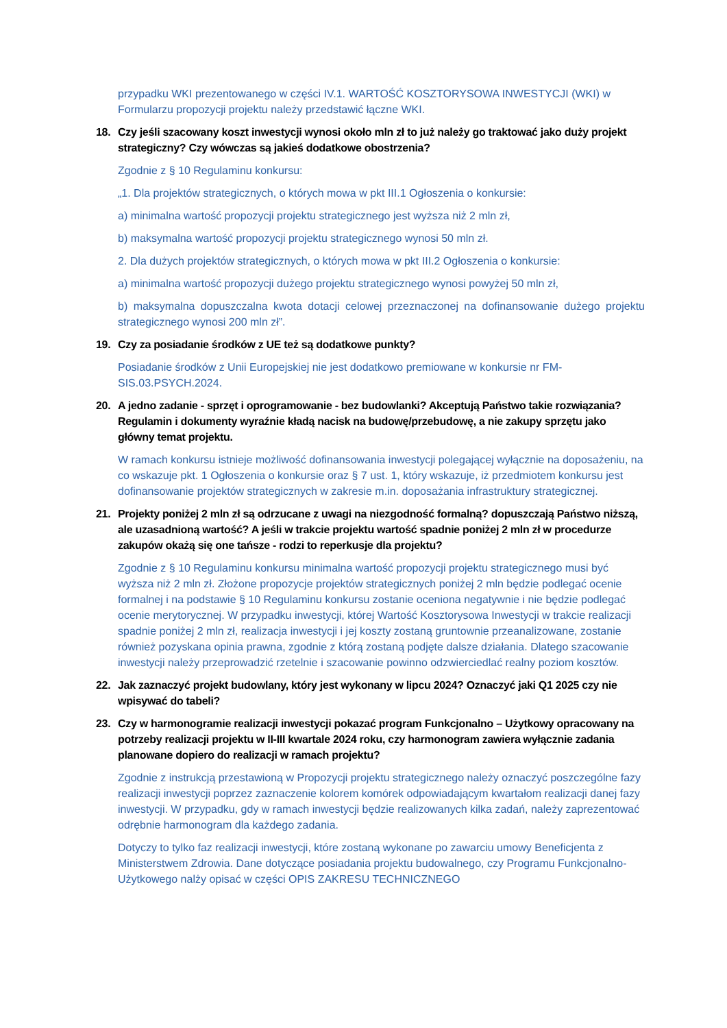przypadku WKI prezentowanego w części IV.1. WARTOŚĆ KOSZTORYSOWA INWESTYCJI (WKI) w Formularzu propozycji projektu należy przedstawić łączne WKI.
18. Czy jeśli szacowany koszt inwestycji wynosi około mln zł to już należy go traktować jako duży projekt strategiczny? Czy wówczas są jakieś dodatkowe obostrzenia?
Zgodnie z § 10 Regulaminu konkursu:
„1. Dla projektów strategicznych, o których mowa w pkt III.1 Ogłoszenia o konkursie:
a) minimalna wartość propozycji projektu strategicznego jest wyższa niż 2 mln zł,
b) maksymalna wartość propozycji projektu strategicznego wynosi 50 mln zł.
2. Dla dużych projektów strategicznych, o których mowa w pkt III.2 Ogłoszenia o konkursie:
a) minimalna wartość propozycji dużego projektu strategicznego wynosi powyżej 50 mln zł,
b) maksymalna dopuszczalna kwota dotacji celowej przeznaczonej na dofinansowanie dużego projektu strategicznego wynosi 200 mln zł”.
19. Czy za posiadanie środków z UE też są dodatkowe punkty?
Posiadanie środków z Unii Europejskiej nie jest dodatkowo premiowane w konkursie nr FM-SIS.03.PSYCH.2024.
20. A jedno zadanie - sprzęt i oprogramowanie - bez budowlanki? Akceptują Państwo takie rozwiązania? Regulamin i dokumenty wyraźnie kładą nacisk na budowę/przebudowę, a nie zakupy sprzętu jako główny temat projektu.
W ramach konkursu istnieje możliwość dofinansowania inwestycji polegającej wyłącznie na doposażeniu, na co wskazuje pkt. 1 Ogłoszenia o konkursie oraz § 7 ust. 1, który wskazuje, iż przedmiotem konkursu jest dofinansowanie projektów strategicznych w zakresie m.in. doposażania infrastruktury strategicznej.
21. Projekty poniżej 2 mln zł są odrzucane z uwagi na niezgodność formalną? dopuszczają Państwo niższą, ale uzasadnioną wartość? A jeśli w trakcie projektu wartość spadnie poniżej 2 mln zł w procedurze zakupów okażą się one tańsze - rodzi to reperkusje dla projektu?
Zgodnie z § 10 Regulaminu konkursu minimalna wartość propozycji projektu strategicznego musi być wyższa niż 2 mln zł. Złożone propozycje projektów strategicznych poniżej 2 mln będzie podlegać ocenie formalnej i na podstawie § 10 Regulaminu konkursu zostanie oceniona negatywnie i nie będzie podlegać ocenie merytorycznej. W przypadku inwestycji, której Wartość Kosztorysowa Inwestycji w trakcie realizacji spadnie poniżej 2 mln zł, realizacja inwestycji i jej koszty zostaną gruntownie przeanalizowane, zostanie również pozyskana opinia prawna, zgodnie z którą zostaną podjęte dalsze działania. Dlatego szacowanie inwestycji należy przeprowadzić rzetelnie i szacowanie powinno odzwierciedlać realny poziom kosztów.
22. Jak zaznaczyć projekt budowlany, który jest wykonany w lipcu 2024? Oznaczyć jaki Q1 2025 czy nie wpisywać do tabeli?
23. Czy w harmonogramie realizacji inwestycji pokazać program Funkcjonalno – Użytkowy opracowany na potrzeby realizacji projektu w II-III kwartale 2024 roku, czy harmonogram zawiera wyłącznie zadania planowane dopiero do realizacji w ramach projektu?
Zgodnie z instrukcją przestawioną w Propozycji projektu strategicznego należy oznaczyć poszczególne fazy realizacji inwestycji poprzez zaznaczenie kolorem komórek odpowiadającym kwartałom realizacji danej fazy inwestycji. W przypadku, gdy w ramach inwestycji będzie realizowanych kilka zadań, należy zaprezentować odrębnie harmonogram dla każdego zadania.
Dotyczy to tylko faz realizacji inwestycji, które zostaną wykonane po zawarciu umowy Beneficjenta z Ministerstwem Zdrowia. Dane dotyczące posiadania projektu budowalnego, czy Programu Funkcjonalno-Użytkowego nalży opisać w części OPIS ZAKRESU TECHNICZNEGO